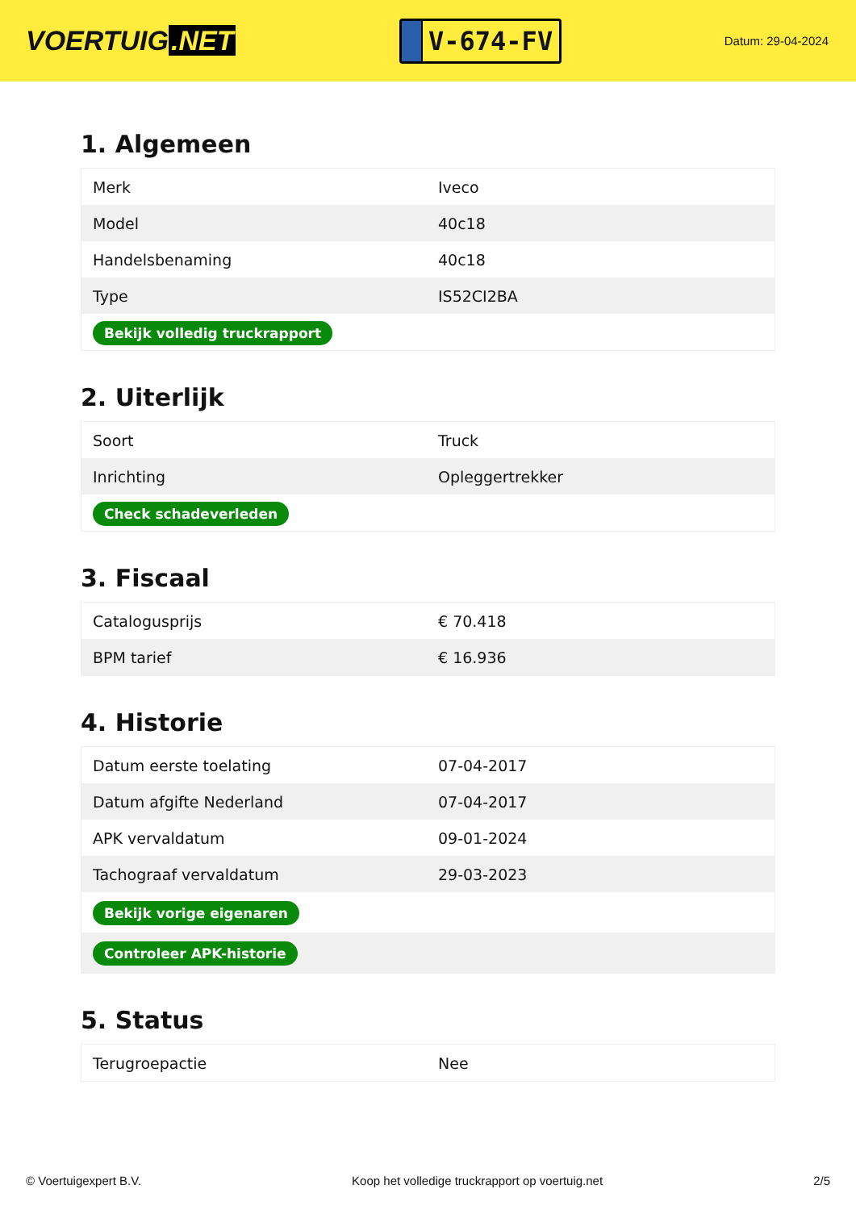VOERTUIG.NET
V-674-FV
Datum: 29-04-2024
1. Algemeen
| Merk | Iveco |
| Model | 40c18 |
| Handelsbenaming | 40c18 |
| Type | IS52CI2BA |
| Bekijk volledig truckrapport | |
2. Uiterlijk
| Soort | Truck |
| Inrichting | Opleggertrekker |
| Check schadeverleden | |
3. Fiscaal
| Catalogusprijs | € 70.418 |
| BPM tarief | € 16.936 |
4. Historie
| Datum eerste toelating | 07-04-2017 |
| Datum afgifte Nederland | 07-04-2017 |
| APK vervaldatum | 09-01-2024 |
| Tachograaf vervaldatum | 29-03-2023 |
| Bekijk vorige eigenaren | |
| Controleer APK-historie | |
5. Status
| Terugroepactie | Nee |
© Voertuigexpert B.V. Koop het volledige truckrapport op voertuig.net 2/5